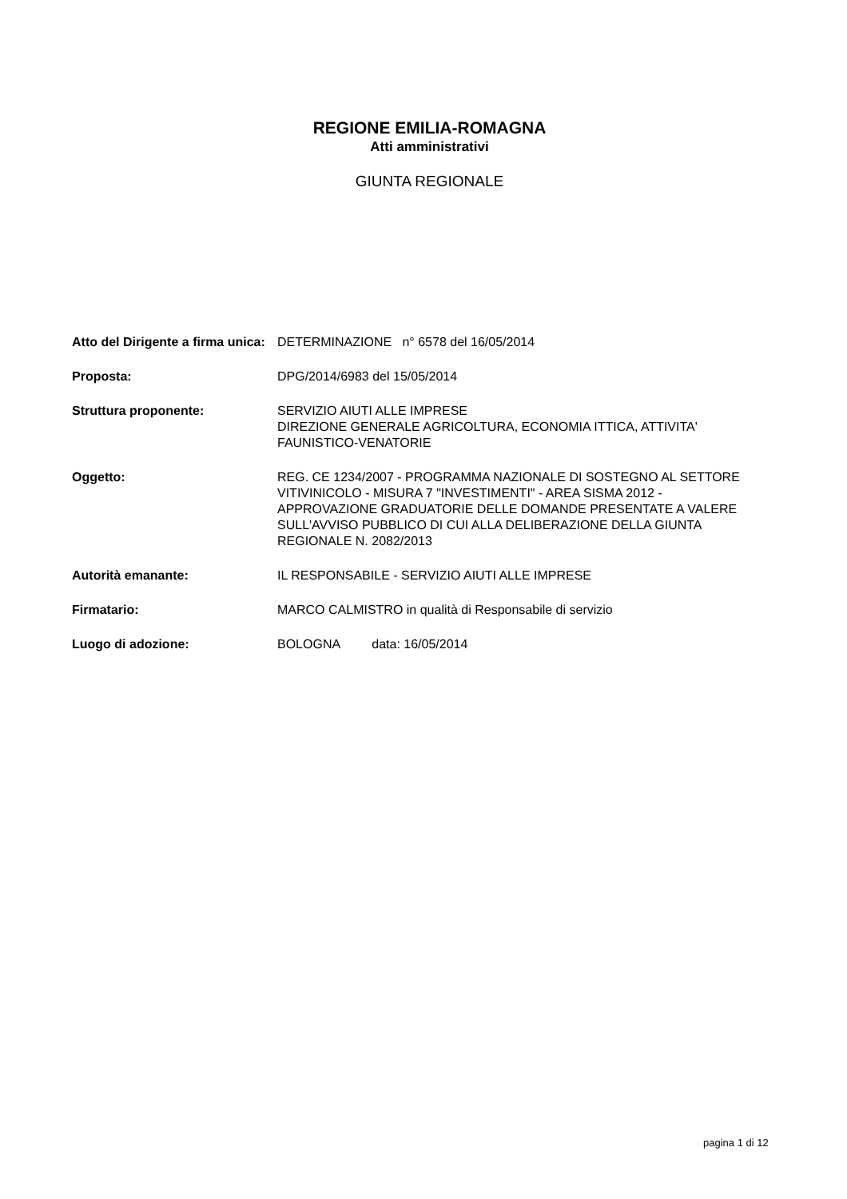REGIONE EMILIA-ROMAGNA
Atti amministrativi
GIUNTA REGIONALE
| Atto del Dirigente a firma unica: | DETERMINAZIONE n° 6578 del 16/05/2014 |
| Proposta: | DPG/2014/6983 del 15/05/2014 |
| Struttura proponente: | SERVIZIO AIUTI ALLE IMPRESE DIREZIONE GENERALE AGRICOLTURA, ECONOMIA ITTICA, ATTIVITA' FAUNISTICO-VENATORIE |
| Oggetto: | REG. CE 1234/2007 - PROGRAMMA NAZIONALE DI SOSTEGNO AL SETTORE VITIVINICOLO - MISURA 7 "INVESTIMENTI" - AREA SISMA 2012 - APPROVAZIONE GRADUATORIE DELLE DOMANDE PRESENTATE A VALERE SULL'AVVISO PUBBLICO DI CUI ALLA DELIBERAZIONE DELLA GIUNTA REGIONALE N. 2082/2013 |
| Autorità emanante: | IL RESPONSABILE - SERVIZIO AIUTI ALLE IMPRESE |
| Firmatario: | MARCO CALMISTRO in qualità di Responsabile di servizio |
| Luogo di adozione: | BOLOGNA data: 16/05/2014 |
pagina 1 di 12